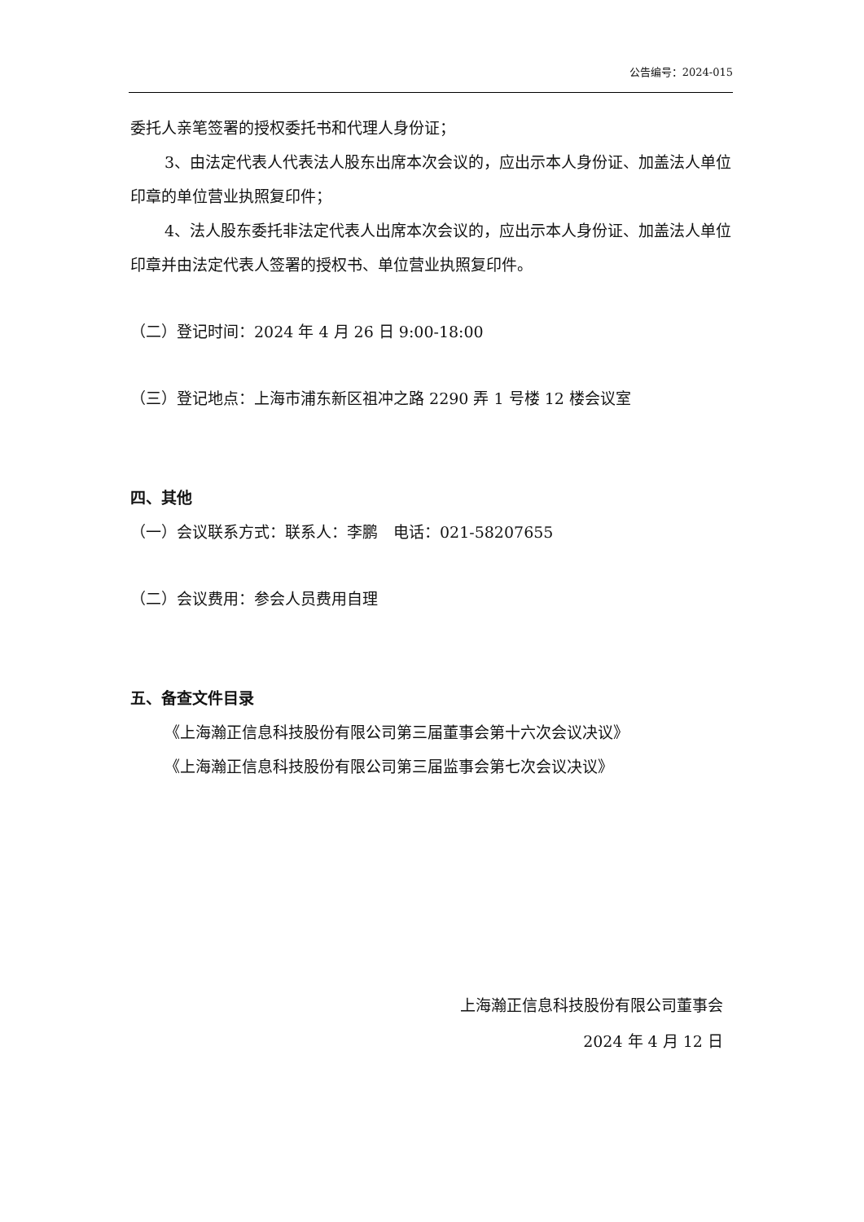公告编号：2024-015
委托人亲笔签署的授权委托书和代理人身份证；
3、由法定代表人代表法人股东出席本次会议的，应出示本人身份证、加盖法人单位印章的单位营业执照复印件；
4、法人股东委托非法定代表人出席本次会议的，应出示本人身份证、加盖法人单位印章并由法定代表人签署的授权书、单位营业执照复印件。
（二）登记时间：2024 年 4 月 26 日 9:00-18:00
（三）登记地点：上海市浦东新区祖冲之路 2290 弄 1 号楼 12 楼会议室
四、其他
（一）会议联系方式：联系人：李鹏　电话：021-58207655
（二）会议费用：参会人员费用自理
五、备查文件目录
《上海瀚正信息科技股份有限公司第三届董事会第十六次会议决议》
《上海瀚正信息科技股份有限公司第三届监事会第七次会议决议》
上海瀚正信息科技股份有限公司董事会
2024 年 4 月 12 日